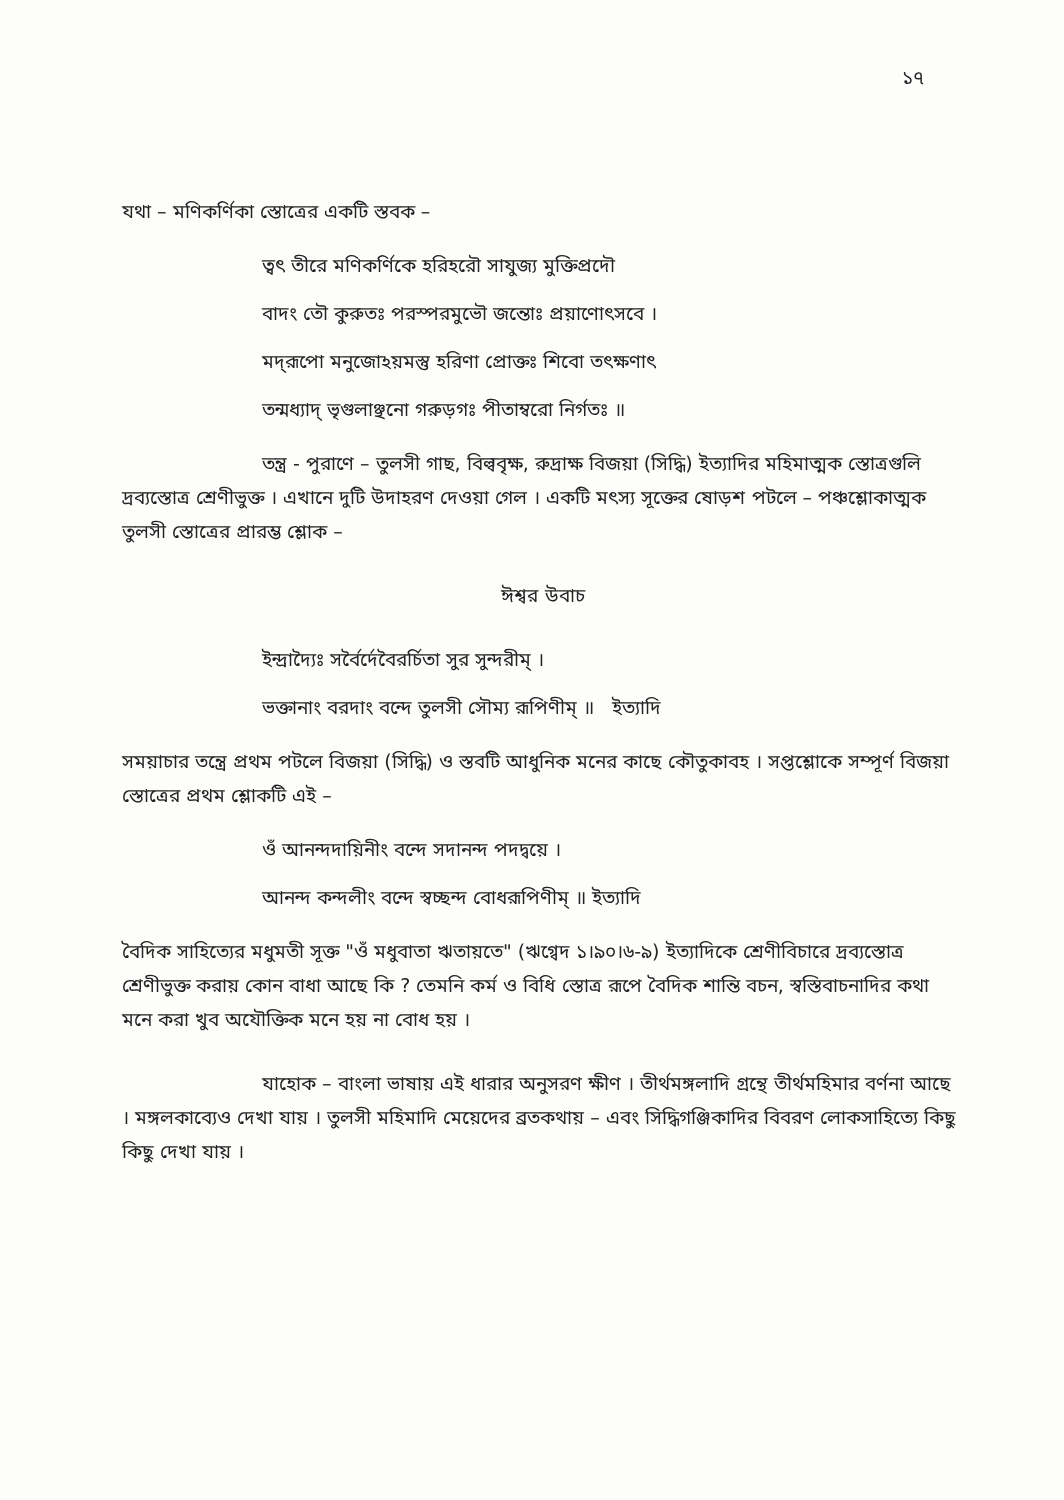১৭
যথা – মণিকর্ণিকা স্তোত্রের একটি স্তবক –
ত্বৎ তীরে মণিকর্ণিকে হরিহরৌ সাযুজ্য মুক্তিপ্রদৌ
বাদং তৌ কুরুতঃ পরস্পরমুভৌ জন্তোঃ প্রয়াণোৎসবে ।
মদ্‌রূপো মনুজোঽয়মস্তু হরিণা প্রোক্তঃ শিবো তৎক্ষণাৎ
তন্মধ্যাদ্ ভৃগুলাঞ্ছনো গরুড়গঃ পীতাম্বরো নির্গতঃ ॥
তন্ত্র - পুরাণে – তুলসী গাছ, বিল্ববৃক্ষ, রুদ্রাক্ষ বিজয়া (সিদ্ধি) ইত্যাদির মহিমাত্মক স্তোত্রগুলি দ্রব্যস্তোত্র শ্রেণীভুক্ত । এখানে দুটি উদাহরণ দেওয়া গেল । একটি মৎস্য সূক্তের ষোড়শ পটলে – পঞ্চশ্লোকাত্মক তুলসী স্তোত্রের প্রারম্ভ শ্লোক –
ঈশ্বর উবাচ
ইন্দ্রাদ্যৈঃ সর্বৈর্দেবৈরর্চিতা সুর সুন্দরীম্ ।
ভক্তানাং বরদাং বন্দে তুলসী সৌম্য রূপিণীম্ ॥ ইত্যাদি
সময়াচার তন্ত্রে প্রথম পটলে বিজয়া (সিদ্ধি) ও স্তবটি আধুনিক মনের কাছে কৌতুকাবহ । সপ্তশ্লোকে সম্পূর্ণ বিজয়া স্তোত্রের প্রথম শ্লোকটি এই –
ওঁ আনন্দদায়িনীং বন্দে সদানন্দ পদদ্বয়ে ।
আনন্দ কন্দলীং বন্দে স্বচ্ছন্দ বোধরূপিণীম্ ॥ ইত্যাদি
বৈদিক সাহিত্যের মধুমতী সূক্ত "ওঁ মধুবাতা ঋতায়তে" (ঋগ্বেদ ১।৯০।৬-৯) ইত্যাদিকে শ্রেণীবিচারে দ্রব্যস্তোত্র শ্রেণীভুক্ত করায় কোন বাধা আছে কি ? তেমনি কর্ম ও বিধি স্তোত্র রূপে বৈদিক শান্তি বচন, স্বস্তিবাচনাদির কথা মনে করা খুব অযৌক্তিক মনে হয় না বোধ হয় ।
যাহোক – বাংলা ভাষায় এই ধারার অনুসরণ ক্ষীণ । তীর্থমঙ্গলাদি গ্রন্থে তীর্থমহিমার বর্ণনা আছে । মঙ্গলকাব্যেও দেখা যায় । তুলসী মহিমাদি মেয়েদের ব্রতকথায় – এবং সিদ্ধিগঞ্জিকাদির বিবরণ লোকসাহিত্যে কিছু কিছু দেখা যায় ।